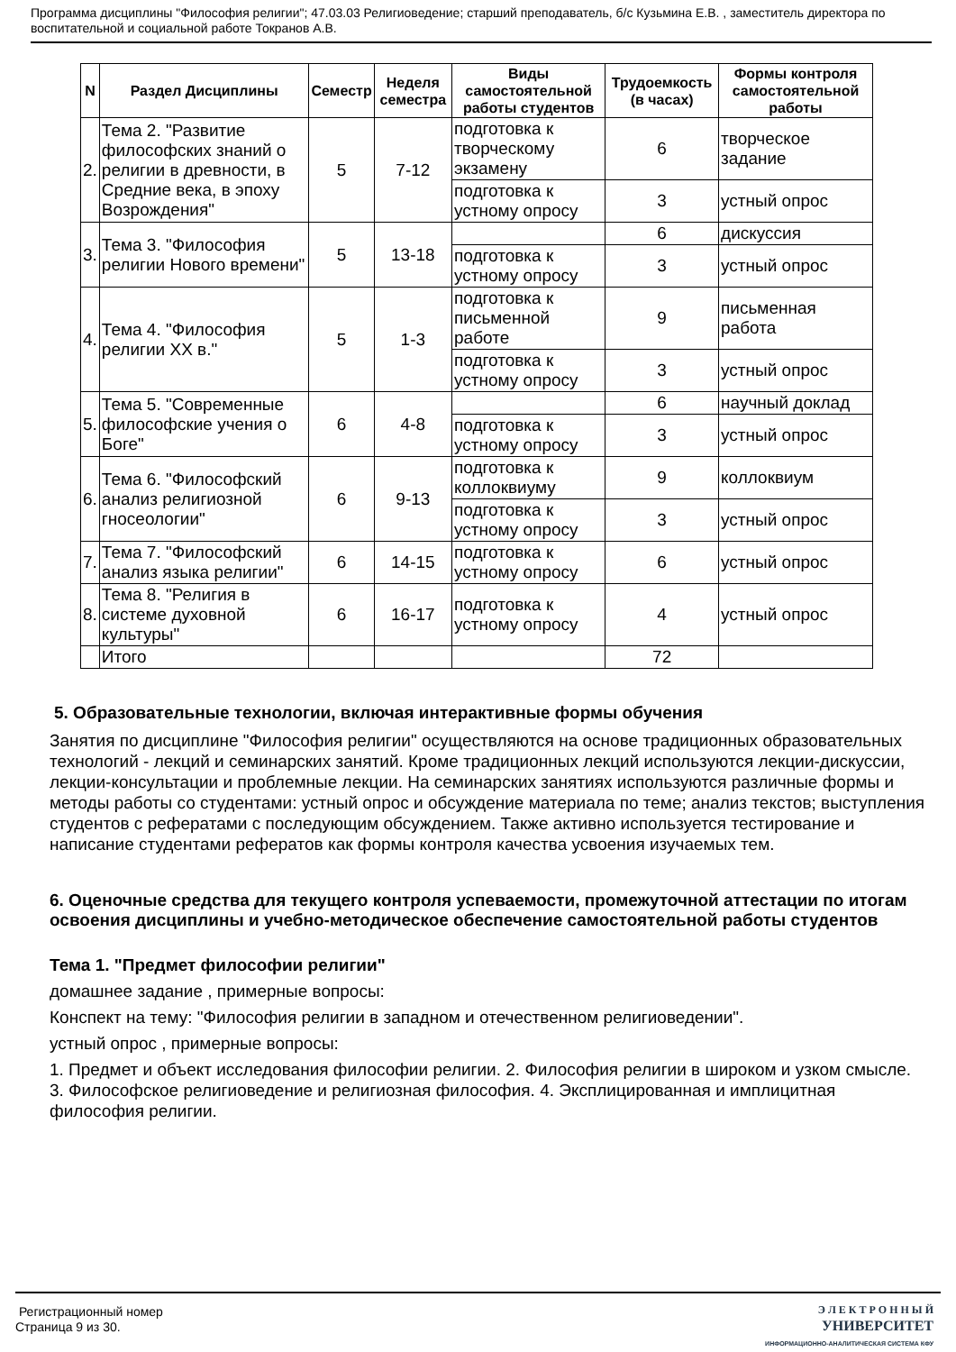Программа дисциплины "Философия религии"; 47.03.03 Религиоведение; старший преподаватель, б/с Кузьмина Е.В. , заместитель директора по воспитательной и социальной работе Токранов А.В.
| N | Раздел Дисциплины | Семестр | Неделя семестра | Виды самостоятельной работы студентов | Трудоемкость (в часах) | Формы контроля самостоятельной работы |
| --- | --- | --- | --- | --- | --- | --- |
| 2. | Тема 2. "Развитие философских знаний о религии в древности, в Средние века, в эпоху Возрождения" | 5 | 7-12 | подготовка к творческому экзамену | 6 | творческое задание |
| | | | | подготовка к устному опросу | 3 | устный опрос |
| 3. | Тема 3. "Философия религии Нового времени" | 5 | 13-18 | | 6 | дискуссия |
| | | | | подготовка к устному опросу | 3 | устный опрос |
| 4. | Тема 4. "Философия религии XX в." | 5 | 1-3 | подготовка к письменной работе | 9 | письменная работа |
| | | | | подготовка к устному опросу | 3 | устный опрос |
| 5. | Тема 5. "Современные философские учения о Боге" | 6 | 4-8 | | 6 | научный доклад |
| | | | | подготовка к устному опросу | 3 | устный опрос |
| 6. | Тема 6. "Философский анализ религиозной гносеологии" | 6 | 9-13 | подготовка к коллоквиуму | 9 | коллоквиум |
| | | | | подготовка к устному опросу | 3 | устный опрос |
| 7. | Тема 7. "Философский анализ языка религии" | 6 | 14-15 | подготовка к устному опросу | 6 | устный опрос |
| 8. | Тема 8. "Религия в системе духовной культуры" | 6 | 16-17 | подготовка к устному опросу | 4 | устный опрос |
| | Итого | | | | 72 | |
5. Образовательные технологии, включая интерактивные формы обучения
Занятия по дисциплине "Философия религии" осуществляются на основе традиционных образовательных технологий - лекций и семинарских занятий. Кроме традиционных лекций используются лекции-дискуссии, лекции-консультации и проблемные лекции. На семинарских занятиях используются различные формы и методы работы со студентами: устный опрос и обсуждение материала по теме; анализ текстов; выступления студентов с рефератами с последующим обсуждением. Также активно используется тестирование и написание студентами рефератов как формы контроля качества усвоения изучаемых тем.
6. Оценочные средства для текущего контроля успеваемости, промежуточной аттестации по итогам освоения дисциплины и учебно-методическое обеспечение самостоятельной работы студентов
Тема 1. "Предмет философии религии"
домашнее задание , примерные вопросы:
Конспект на тему: "Философия религии в западном и отечественном религиоведении".
устный опрос , примерные вопросы:
1. Предмет и объект исследования философии религии. 2. Философия религии в широком и узком смысле. 3. Философское религиоведение и религиозная философия. 4. Эксплицированная и имплицитная философия религии.
Регистрационный номер
Страница 9 из 30.
Э Л Е К Т Р О Н Н Ы Й
УНИВЕРСИТЕТ
ИНФОРМАЦИОННО-АНАЛИТИЧЕСКАЯ СИСТЕМА КФУ